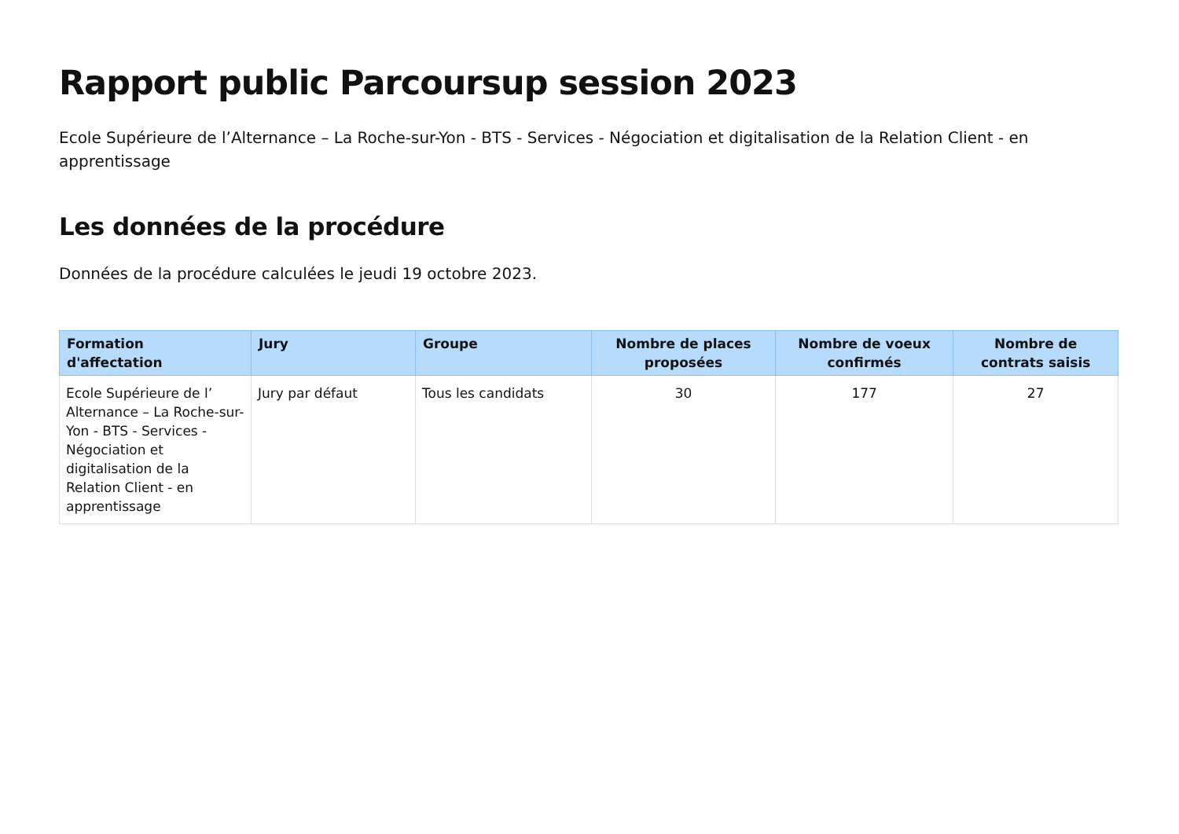Rapport public Parcoursup session 2023
Ecole Supérieure de l’Alternance – La Roche-sur-Yon - BTS - Services - Négociation et digitalisation de la Relation Client - en apprentissage
Les données de la procédure
Données de la procédure calculées le jeudi 19 octobre 2023.
| Formation d'affectation | Jury | Groupe | Nombre de places proposées | Nombre de voeux confirmés | Nombre de contrats saisis |
| --- | --- | --- | --- | --- | --- |
| Ecole Supérieure de l’ Alternance – La Roche-sur-Yon - BTS - Services - Négociation et digitalisation de la Relation Client - en apprentissage | Jury par défaut | Tous les candidats | 30 | 177 | 27 |